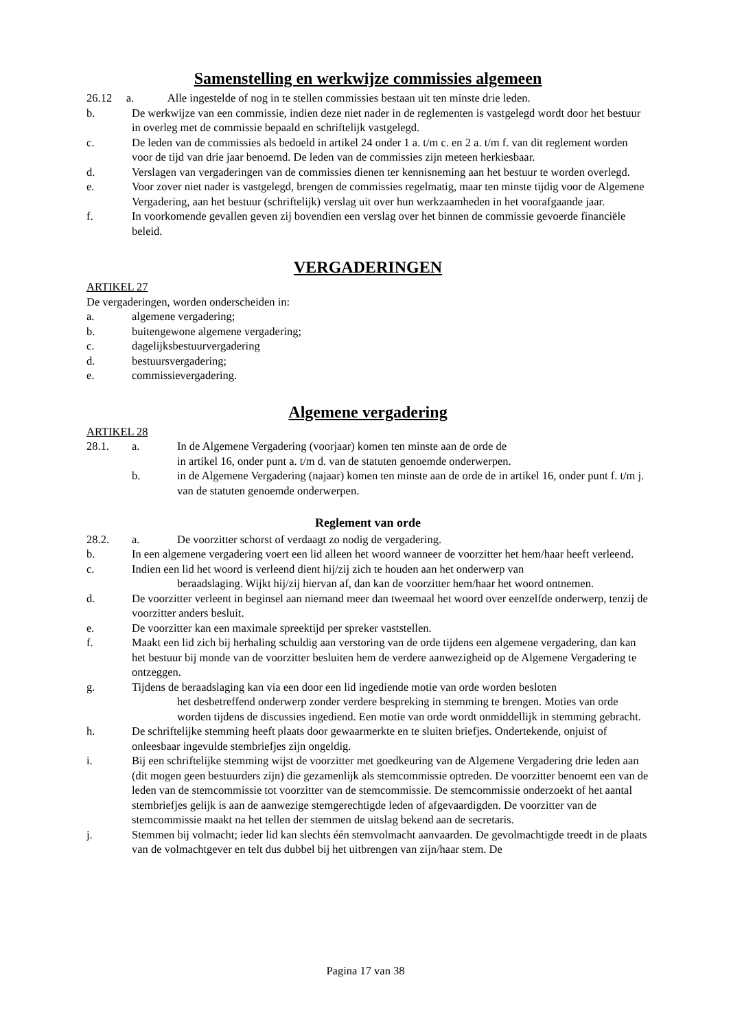Samenstelling en werkwijze commissies algemeen
26.12 a. Alle ingestelde of nog in te stellen commissies bestaan uit ten minste drie leden.
b. De werkwijze van een commissie, indien deze niet nader in de reglementen is vastgelegd wordt door het bestuur in overleg met de commissie bepaald en schriftelijk vastgelegd.
c. De leden van de commissies als bedoeld in artikel 24 onder 1 a. t/m c. en 2 a. t/m f. van dit reglement worden voor de tijd van drie jaar benoemd. De leden van de commissies zijn meteen herkiesbaar.
d. Verslagen van vergaderingen van de commissies dienen ter kennisneming aan het bestuur te worden overlegd.
e. Voor zover niet nader is vastgelegd, brengen de commissies regelmatig, maar ten minste tijdig voor de Algemene Vergadering, aan het bestuur (schriftelijk) verslag uit over hun werkzaamheden in het voorafgaande jaar.
f. In voorkomende gevallen geven zij bovendien een verslag over het binnen de commissie gevoerde financiële beleid.
VERGADERINGEN
ARTIKEL 27
De vergaderingen, worden onderscheiden in:
a. algemene vergadering;
b. buitengewone algemene vergadering;
c. dagelijksbestuurvergadering
d. bestuursvergadering;
e. commissievergadering.
Algemene vergadering
ARTIKEL 28
28.1. a. In de Algemene Vergadering (voorjaar) komen ten minste aan de orde de
in artikel 16, onder punt a. t/m d. van de statuten genoemde onderwerpen.
b. in de Algemene Vergadering (najaar) komen ten minste aan de orde de in artikel 16, onder punt f. t/m j. van de statuten genoemde onderwerpen.
Reglement van orde
28.2. a. De voorzitter schorst of verdaagt zo nodig de vergadering.
b. In een algemene vergadering voert een lid alleen het woord wanneer de voorzitter het hem/haar heeft verleend.
c. Indien een lid het woord is verleend dient hij/zij zich te houden aan het onderwerp van
beraadslaging. Wijkt hij/zij hiervan af, dan kan de voorzitter hem/haar het woord ontnemen.
d. De voorzitter verleent in beginsel aan niemand meer dan tweemaal het woord over eenzelfde onderwerp, tenzij de voorzitter anders besluit.
e. De voorzitter kan een maximale spreektijd per spreker vaststellen.
f. Maakt een lid zich bij herhaling schuldig aan verstoring van de orde tijdens een algemene vergadering, dan kan het bestuur bij monde van de voorzitter besluiten hem de verdere aanwezigheid op de Algemene Vergadering te ontzeggen.
g. Tijdens de beraadslaging kan via een door een lid ingediende motie van orde worden besloten
het desbetreffend onderwerp zonder verdere bespreking in stemming te brengen. Moties van orde worden tijdens de discussies ingediend. Een motie van orde wordt onmiddellijk in stemming gebracht.
h. De schriftelijke stemming heeft plaats door gewaarmerkte en te sluiten briefjes. Ondertekende, onjuist of onleesbaar ingevulde stembriefjes zijn ongeldig.
i. Bij een schriftelijke stemming wijst de voorzitter met goedkeuring van de Algemene Vergadering drie leden aan (dit mogen geen bestuurders zijn) die gezamenlijk als stemcommissie optreden. De voorzitter benoemt een van de leden van de stemcommissie tot voorzitter van de stemcommissie. De stemcommissie onderzoekt of het aantal stembriefjes gelijk is aan de aanwezige stemgerechtigde leden of afgevaardigden. De voorzitter van de stemcommissie maakt na het tellen der stemmen de uitslag bekend aan de secretaris.
j. Stemmen bij volmacht; ieder lid kan slechts één stemvolmacht aanvaarden. De gevolmachtigde treedt in de plaats van de volmachtgever en telt dus dubbel bij het uitbrengen van zijn/haar stem. De
Pagina 17 van 38